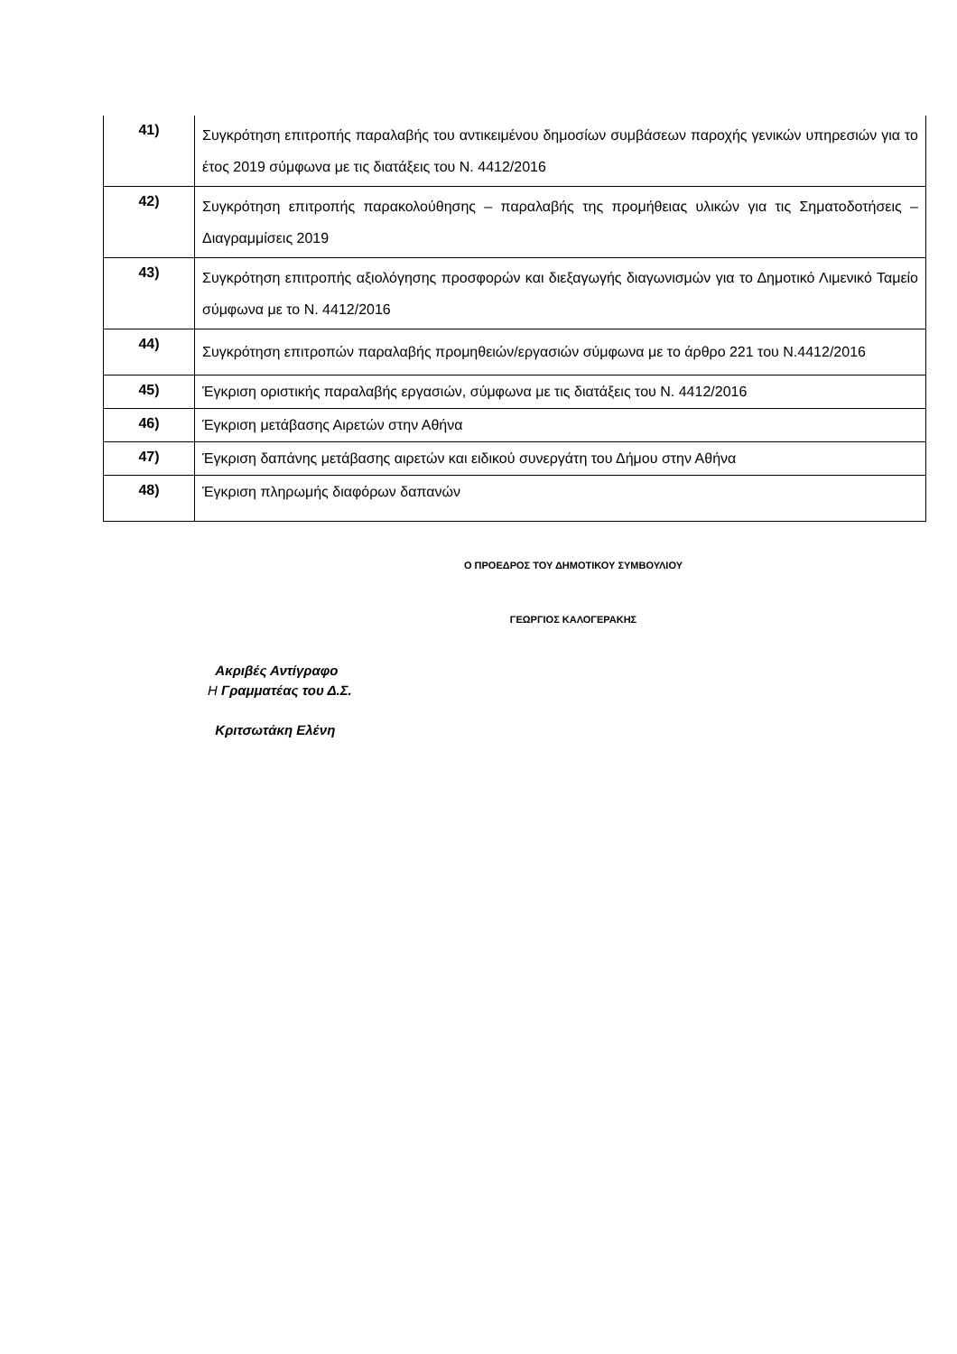| 41) | Συγκρότηση επιτροπής παραλαβής του αντικειμένου δημοσίων συμβάσεων παροχής γενικών υπηρεσιών για το έτος 2019 σύμφωνα με τις διατάξεις του Ν. 4412/2016 |
| 42) | Συγκρότηση επιτροπής παρακολούθησης – παραλαβής της προμήθειας υλικών για τις Σηματοδοτήσεις – Διαγραμμίσεις 2019 |
| 43) | Συγκρότηση επιτροπής αξιολόγησης προσφορών και διεξαγωγής διαγωνισμών για το Δημοτικό Λιμενικό Ταμείο σύμφωνα με το Ν. 4412/2016 |
| 44) | Συγκρότηση επιτροπών παραλαβής προμηθειών/εργασιών σύμφωνα με το άρθρο 221 του Ν.4412/2016 |
| 45) | Έγκριση οριστικής παραλαβής εργασιών, σύμφωνα με τις διατάξεις του Ν. 4412/2016 |
| 46) | Έγκριση μετάβασης Αιρετών στην Αθήνα |
| 47) | Έγκριση δαπάνης μετάβασης αιρετών και ειδικού συνεργάτη του Δήμου στην Αθήνα |
| 48) | Έγκριση πληρωμής διαφόρων δαπανών |
Ο ΠΡΟΕΔΡΟΣ ΤΟΥ ΔΗΜΟΤΙΚΟΥ ΣΥΜΒΟΥΛΙΟΥ
ΓΕΩΡΓΙΟΣ ΚΑΛΟΓΕΡΑΚΗΣ
Ακριβές Αντίγραφο
Η Γραμματέας του Δ.Σ.
Κριτσωτάκη Ελένη